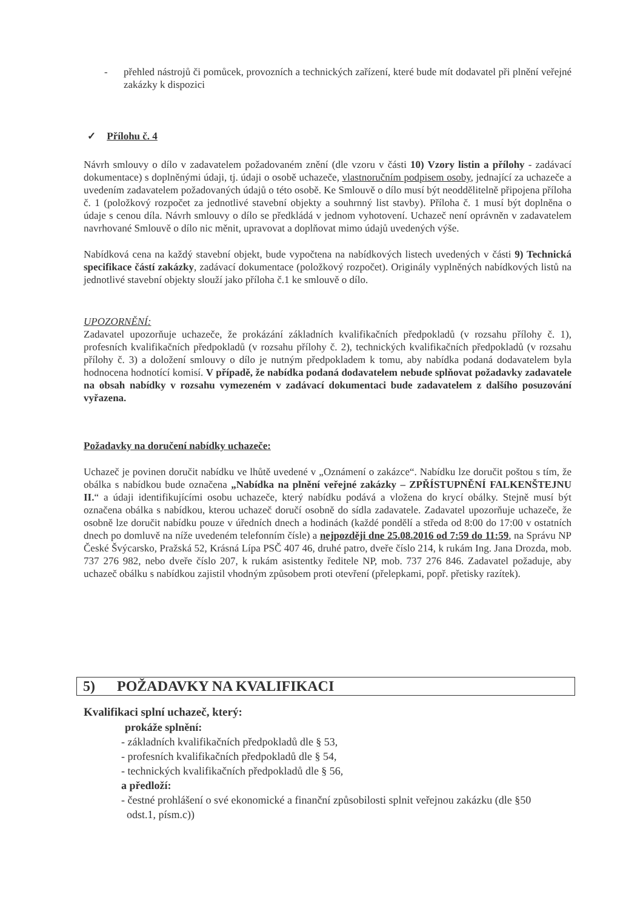- přehled nástrojů či pomůcek, provozních a technických zařízení, které bude mít dodavatel při plnění veřejné zakázky k dispozici
✓ Přílohu č. 4
Návrh smlouvy o dílo v zadavatelem požadovaném znění (dle vzoru v části 10) Vzory listin a přílohy - zadávací dokumentace) s doplněnými údaji, tj. údaji o osobě uchazeče, vlastnoručním podpisem osoby, jednající za uchazeče a uvedením zadavatelem požadovaných údajů o této osobě. Ke Smlouvě o dílo musí být neoddělitelně připojena příloha č. 1 (položkový rozpočet za jednotlivé stavební objekty a souhrnný list stavby). Příloha č. 1 musí být doplněna o údaje s cenou díla. Návrh smlouvy o dílo se předkládá v jednom vyhotovení. Uchazeč není oprávněn v zadavatelem navrhované Smlouvě o dílo nic měnit, upravovat a doplňovat mimo údajů uvedených výše.
Nabídková cena na každý stavební objekt, bude vypočtena na nabídkových listech uvedených v části 9) Technická specifikace částí zakázky, zadávací dokumentace (položkový rozpočet). Originály vyplněných nabídkových listů na jednotlivé stavební objekty slouží jako příloha č.1 ke smlouvě o dílo.
UPOZORNĚNÍ:
Zadavatel upozorňuje uchazeče, že prokázání základních kvalifikačních předpokladů (v rozsahu přílohy č. 1), profesních kvalifikačních předpokladů (v rozsahu přílohy č. 2), technických kvalifikačních předpokladů (v rozsahu přílohy č. 3) a doložení smlouvy o dílo je nutným předpokladem k tomu, aby nabídka podaná dodavatelem byla hodnocena hodnotící komisí. V případě, že nabídka podaná dodavatelem nebude splňovat požadavky zadavatele na obsah nabídky v rozsahu vymezeném v zadávací dokumentaci bude zadavatelem z dalšího posuzování vyřazena.
Požadavky na doručení nabídky uchazeče:
Uchazeč je povinen doručit nabídku ve lhůtě uvedené v „Oznámení o zakázce“. Nabídku lze doručit poštou s tím, že obálka s nabídkou bude označena „Nabídka na plnění veřejné zakázky – ZPŘÍSTUPNĚNÍ FALKENŠTEJNU II.“ a údaji identifikujícími osobu uchazeče, který nabídku podává a vložena do krycí obálky. Stejně musí být označena obálka s nabídkou, kterou uchazeč doručí osobně do sídla zadavatele. Zadavatel upozorňuje uchazeče, že osobně lze doručit nabídku pouze v úředních dnech a hodinách (každé pondělí a středa od 8:00 do 17:00 v ostatních dnech po domluvě na níže uvedeném telefonním čísle) a nejpozději dne 25.08.2016 od 7:59 do 11:59, na Správu NP České Švýcarsko, Pražská 52, Krásná Lípa PSČ 407 46, druhé patro, dveře číslo 214, k rukám Ing. Jana Drozda, mob. 737 276 982, nebo dveře číslo 207, k rukám asistentky ředitele NP, mob. 737 276 846. Zadavatel požaduje, aby uchazeč obálku s nabídkou zajistil vhodným způsobem proti otevření (přelepkami, popř. přetisky razítek).
5) POŽADAVKY NA KVALIFIKACI
Kvalifikaci splní uchazeč, který:
prokáže splnění:
- základních kvalifikačních předpokladů dle § 53,
- profesních kvalifikačních předpokladů dle § 54,
- technických kvalifikačních předpokladů dle § 56,
a předloží:
- čestné prohlášení o své ekonomické a finanční způsobilosti splnit veřejnou zakázku (dle §50
odst.1, písm.c))